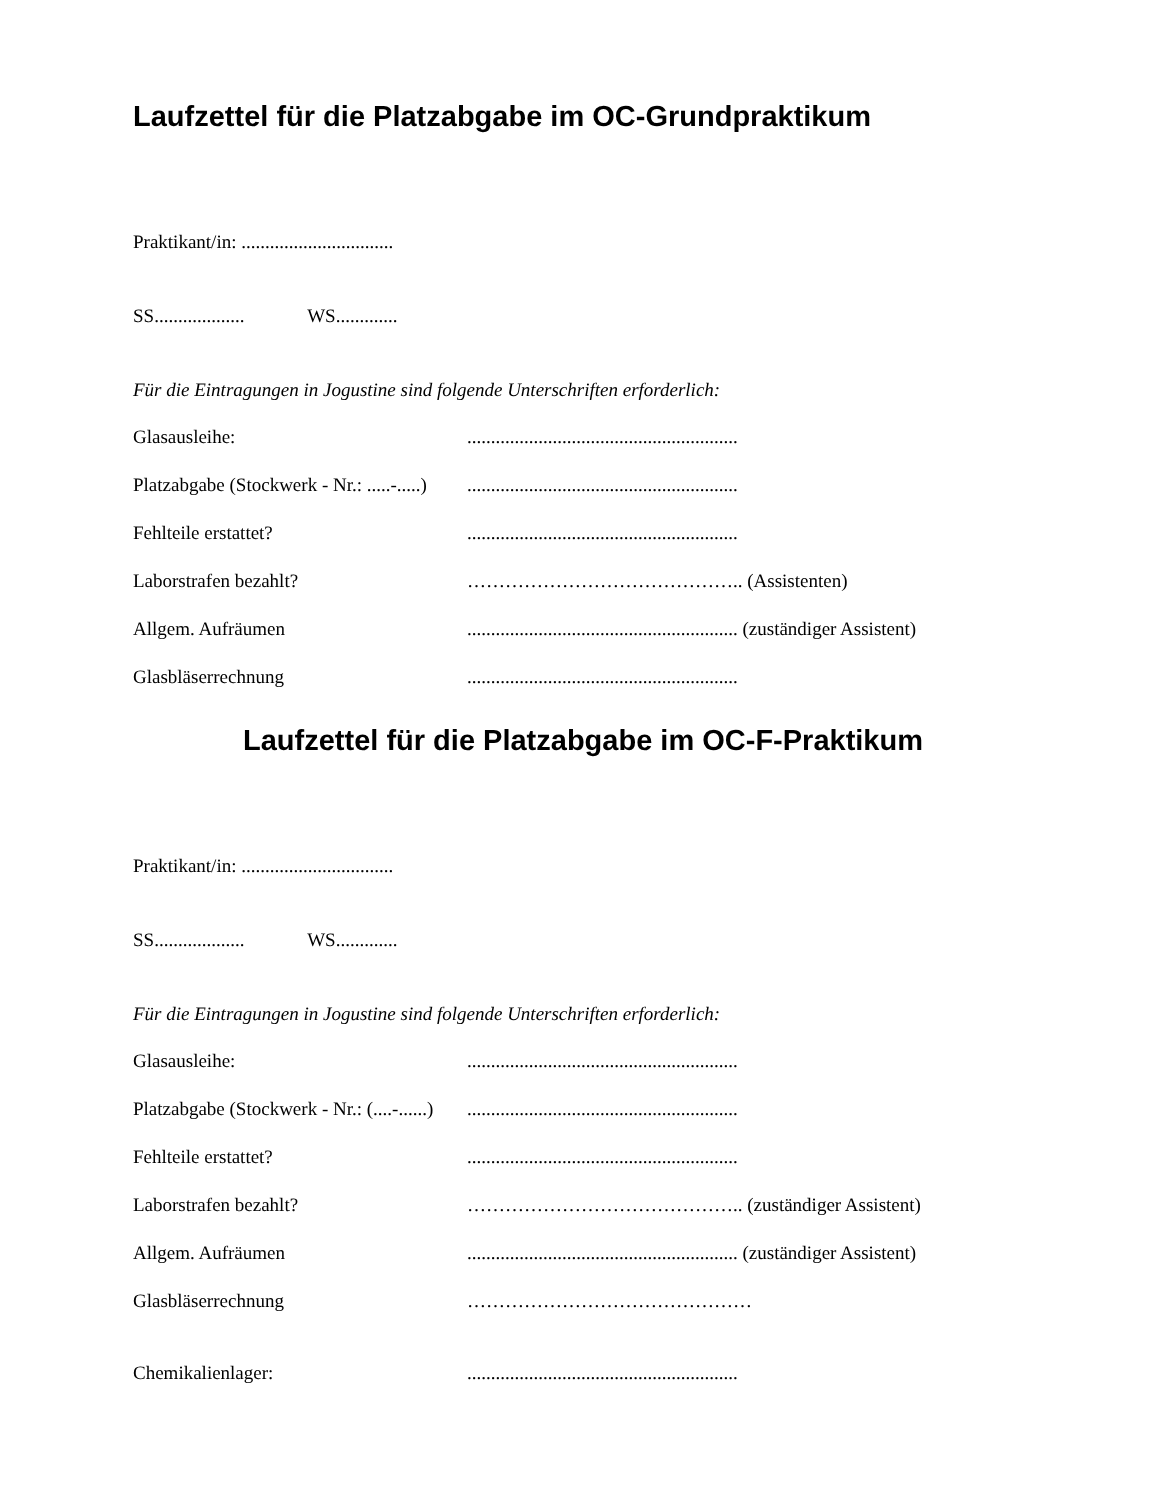Laufzettel für die Platzabgabe im OC-Grundpraktikum
Praktikant/in: ................................
SS................... WS.............
Für die Eintragungen in Jogustine sind folgende Unterschriften erforderlich:
Glasausleihe:.........................................................
Platzabgabe (Stockwerk - Nr.: .....-.....).........................................................
Fehlteile erstattet?.........................................................
Laborstrafen bezahlt? …………………………………….. (Assistenten)
Allgem. Aufräumen......................................................... (zuständiger Assistent)
Glasbläserrechnung.........................................................
Laufzettel für die Platzabgabe im OC-F-Praktikum
Praktikant/in: ................................
SS................... WS.............
Für die Eintragungen in Jogustine sind folgende Unterschriften erforderlich:
Glasausleihe:.........................................................
Platzabgabe (Stockwerk - Nr.: (....-......).........................................................
Fehlteile erstattet?.........................................................
Laborstrafen bezahlt? …………………………………….. (zuständiger Assistent)
Allgem. Aufräumen......................................................... (zuständiger Assistent)
Glasbläserrechnung ………………………………………
Chemikalienlager:.........................................................